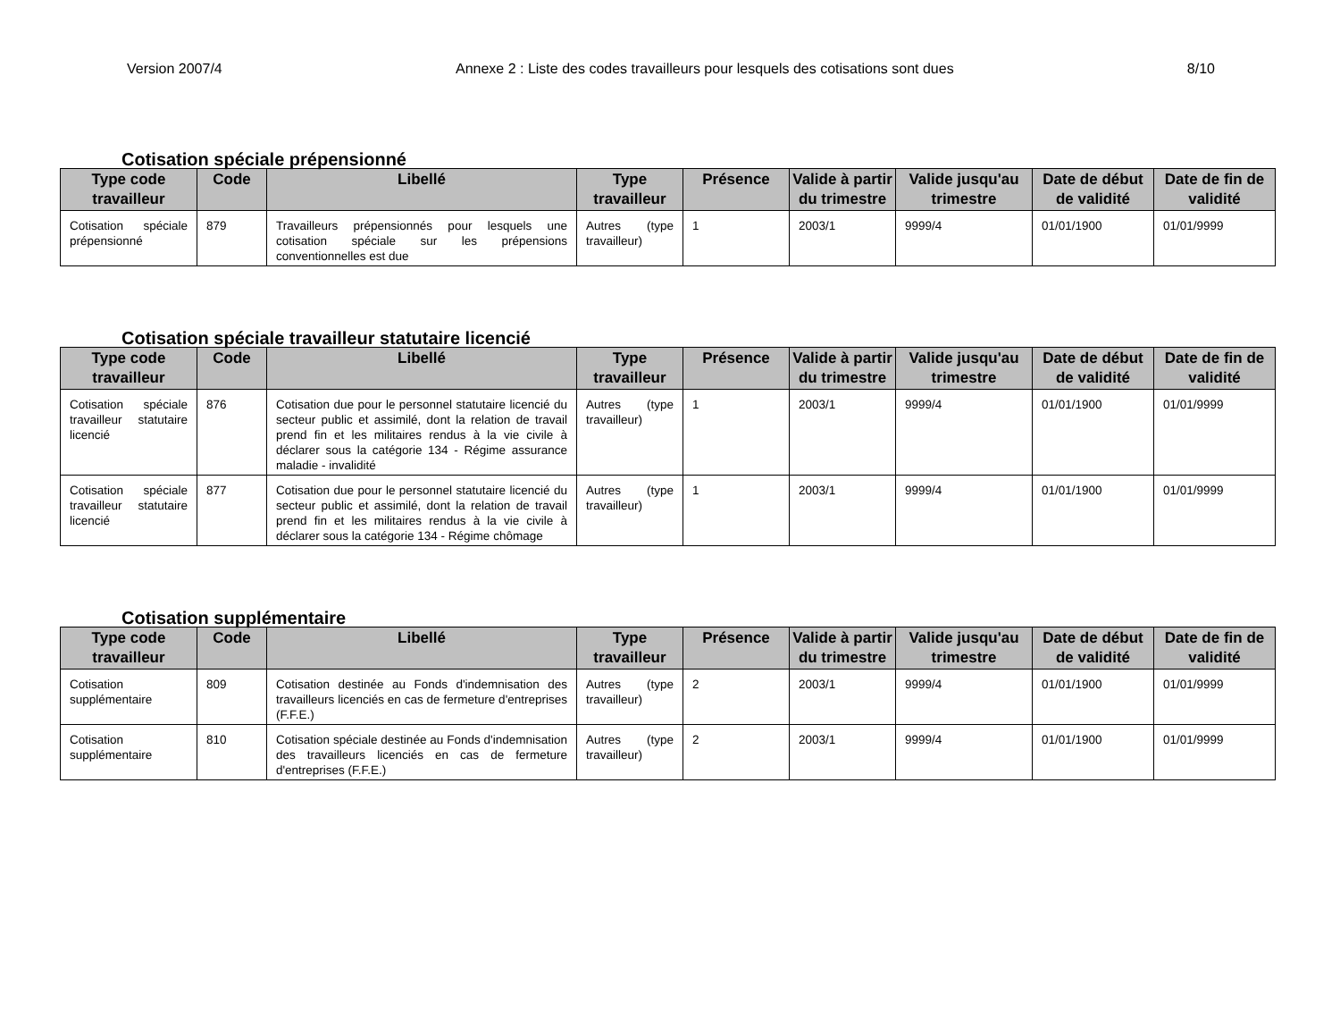Version 2007/4 Annexe 2 : Liste des codes travailleurs pour lesquels des cotisations sont dues 8/10
Cotisation spéciale prépensionné
| Type code travailleur | Code | Libellé | Type travailleur | Présence | Valide à partir du trimestre | Valide jusqu'au trimestre | Date de début de validité | Date de fin de validité |
| --- | --- | --- | --- | --- | --- | --- | --- | --- |
| Cotisation spéciale prépensionné | 879 | Travailleurs prépensionnés pour lesquels une cotisation spéciale sur les prépensions conventionnelles est due | Autres (type travailleur) | 1 | 2003/1 | 9999/4 | 01/01/1900 | 01/01/9999 |
Cotisation spéciale travailleur statutaire licencié
| Type code travailleur | Code | Libellé | Type travailleur | Présence | Valide à partir du trimestre | Valide jusqu'au trimestre | Date de début de validité | Date de fin de validité |
| --- | --- | --- | --- | --- | --- | --- | --- | --- |
| Cotisation spéciale travailleur statutaire licencié | 876 | Cotisation due pour le personnel statutaire licencié du secteur public et assimilé, dont la relation de travail prend fin et les militaires rendus à la vie civile à déclarer sous la catégorie 134 - Régime assurance maladie - invalidité | Autres (type travailleur) | 1 | 2003/1 | 9999/4 | 01/01/1900 | 01/01/9999 |
| Cotisation spéciale travailleur statutaire licencié | 877 | Cotisation due pour le personnel statutaire licencié du secteur public et assimilé, dont la relation de travail prend fin et les militaires rendus à la vie civile à déclarer sous la catégorie 134 - Régime chômage | Autres (type travailleur) | 1 | 2003/1 | 9999/4 | 01/01/1900 | 01/01/9999 |
Cotisation supplémentaire
| Type code travailleur | Code | Libellé | Type travailleur | Présence | Valide à partir du trimestre | Valide jusqu'au trimestre | Date de début de validité | Date de fin de validité |
| --- | --- | --- | --- | --- | --- | --- | --- | --- |
| Cotisation supplémentaire | 809 | Cotisation destinée au Fonds d'indemnisation des travailleurs licenciés en cas de fermeture d'entreprises (F.F.E.) | Autres (type travailleur) | 2 | 2003/1 | 9999/4 | 01/01/1900 | 01/01/9999 |
| Cotisation supplémentaire | 810 | Cotisation spéciale destinée au Fonds d'indemnisation des travailleurs licenciés en cas de fermeture d'entreprises (F.F.E.) | Autres (type travailleur) | 2 | 2003/1 | 9999/4 | 01/01/1900 | 01/01/9999 |